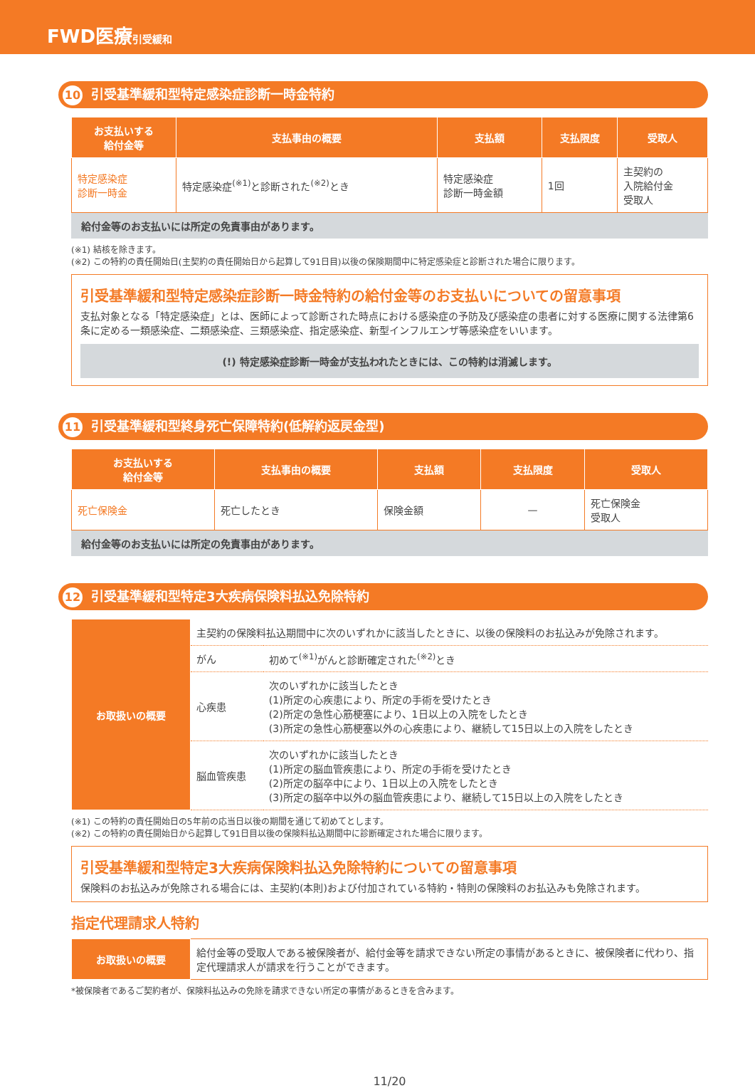FWD医療引受緩和
10 引受基準緩和型特定感染症診断一時金特約
| お支払いする 給付金等 | 支払事由の概要 | 支払額 | 支払限度 | 受取人 |
| --- | --- | --- | --- | --- |
| 特定感染症 診断一時金 | 特定感染症<sup>(※1)</sup>と診断された<sup>(※2)</sup>とき | 特定感染症 診断一時金額 | 1回 | 主契約の 入院給付金 受取人 |
給付金等のお支払いには所定の免責事由があります。
(※1) 結核を除きます。
(※2) この特約の責任開始日(主契約の責任開始日から起算して91日目)以後の保険期間中に特定感染症と診断された場合に限ります。
引受基準緩和型特定感染症診断一時金特約の給付金等のお支払いについての留意事項
支払対象となる「特定感染症」とは、医師によって診断された時点における感染症の予防及び感染症の患者に対する医療に関する法律第6条に定める一類感染症、二類感染症、三類感染症、指定感染症、新型インフルエンザ等感染症をいいます。
(!) 特定感染症診断一時金が支払われたときには、この特約は消滅します。
11 引受基準緩和型終身死亡保障特約(低解約返戻金型)
| お支払いする 給付金等 | 支払事由の概要 | 支払額 | 支払限度 | 受取人 |
| --- | --- | --- | --- | --- |
| 死亡保険金 | 死亡したとき | 保険金額 | — | 死亡保険金 受取人 |
給付金等のお支払いには所定の免責事由があります。
12 引受基準緩和型特定3大疾病保険料払込免除特約
| お取扱いの概要 | 主契約の保険料払込期間中に次のいずれかに該当したときに、以後の保険料のお払込みが免除されます。 | |
| | がん | 初めて<sup>(※1)</sup>がんと診断確定された<sup>(※2)</sup>とき |
| | 心疾患 | 次のいずれかに該当したとき (1)所定の心疾患により、所定の手術を受けたとき (2)所定の急性心筋梗塞により、1日以上の入院をしたとき (3)所定の急性心筋梗塞以外の心疾患により、継続して15日以上の入院をしたとき |
| | 脳血管疾患 | 次のいずれかに該当したとき (1)所定の脳血管疾患により、所定の手術を受けたとき (2)所定の脳卒中により、1日以上の入院をしたとき (3)所定の脳卒中以外の脳血管疾患により、継続して15日以上の入院をしたとき |
(※1) この特約の責任開始日の5年前の応当日以後の期間を通じて初めてとします。
(※2) この特約の責任開始日から起算して91日目以後の保険料払込期間中に診断確定された場合に限ります。
引受基準緩和型特定3大疾病保険料払込免除特約についての留意事項
保険料のお払込みが免除される場合には、主契約(本則)および付加されている特約・特則の保険料のお払込みも免除されます。
指定代理請求人特約
| お取扱いの概要 | 給付金等の受取人である被保険者が、給付金等を請求できない所定の事情があるときに、被保険者に代わり、指定代理請求人が請求を行うことができます。 |
*被保険者であるご契約者が、保険料払込みの免除を請求できない所定の事情があるときを含みます。
11/20